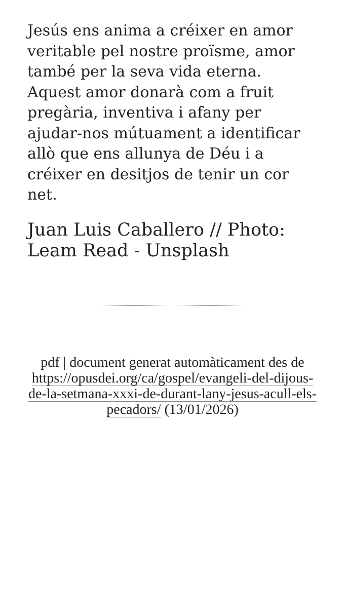Jesús ens anima a créixer en amor veritable pel nostre proïsme, amor també per la seva vida eterna. Aquest amor donarà com a fruit pregària, inventiva i afany per ajudar-nos mútuament a identificar allò que ens allunya de Déu i a créixer en desitjos de tenir un cor net.
Juan Luis Caballero // Photo: Leam Read - Unsplash
pdf | document generat automàticament des de https://opusdei.org/ca/gospel/evangeli-del-dijous-de-la-setmana-xxxi-de-durant-lany-jesus-acull-els-pecadors/ (13/01/2026)